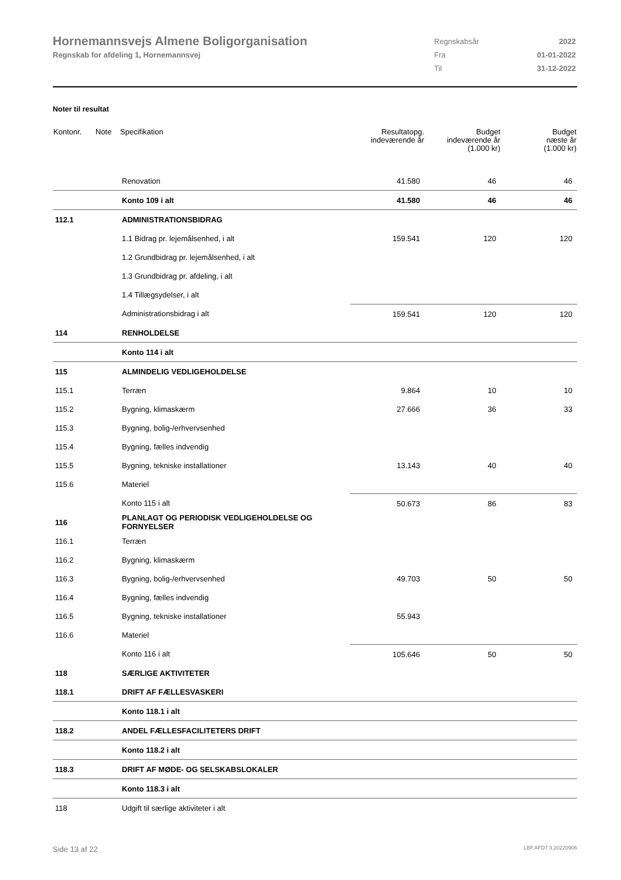Hornemannsvejs Almene Boligorganisation
Regnskab for afdeling 1, Hornemannsvej
| Regnskabsår | 2022 |
| Fra | 01-01-2022 |
| Til | 31-12-2022 |
Noter til resultat
| Kontonr. | Note | Specifikation | Resultatopg. indeværende år | Budget indeværende år (1.000 kr) | Budget næste år (1.000 kr) |
| --- | --- | --- | --- | --- | --- |
| | | Renovation | 41.580 | 46 | 46 |
| | | Konto 109 i alt | 41.580 | 46 | 46 |
| 112.1 | | ADMINISTRATIONSBIDRAG | | | |
| | | 1.1 Bidrag pr. lejemålsenhed, i alt | 159.541 | 120 | 120 |
| | | 1.2 Grundbidrag pr. lejemålsenhed, i alt | | | |
| | | 1.3 Grundbidrag pr. afdeling, i alt | | | |
| | | 1.4 Tillægsydelser, i alt | | | |
| | | Administrationsbidrag i alt | 159.541 | 120 | 120 |
| 114 | | RENHOLDELSE | | | |
| | | Konto 114 i alt | | | |
| 115 | | ALMINDELIG VEDLIGEHOLDELSE | | | |
| 115.1 | | Terræn | 9.864 | 10 | 10 |
| 115.2 | | Bygning, klimaskærm | 27.666 | 36 | 33 |
| 115.3 | | Bygning, bolig-/erhvervsenhed | | | |
| 115.4 | | Bygning, fælles indvendig | | | |
| 115.5 | | Bygning, tekniske installationer | 13.143 | 40 | 40 |
| 115.6 | | Materiel | | | |
| | | Konto 115 i alt | 50.673 | 86 | 83 |
| 116 | | PLANLAGT OG PERIODISK VEDLIGEHOLDELSE OG FORNYELSER | | | |
| 116.1 | | Terræn | | | |
| 116.2 | | Bygning, klimaskærm | | | |
| 116.3 | | Bygning, bolig-/erhvervsenhed | 49.703 | 50 | 50 |
| 116.4 | | Bygning, fælles indvendig | | | |
| 116.5 | | Bygning, tekniske installationer | 55.943 | | |
| 116.6 | | Materiel | | | |
| | | Konto 116 i alt | 105.646 | 50 | 50 |
| 118 | | SÆRLIGE AKTIVITETER | | | |
| 118.1 | | DRIFT AF FÆLLESVASKERI | | | |
| | | Konto 118.1 i alt | | | |
| 118.2 | | ANDEL FÆLLESFACILITETERS DRIFT | | | |
| | | Konto 118.2 i alt | | | |
| 118.3 | | DRIFT AF MØDE- OG SELSKABSLOKALER | | | |
| | | Konto 118.3 i alt | | | |
| 118 | | Udgift til særlige aktiviteter i alt | | | |
Side 13 af 22 LBF.AFD7.3.20220906